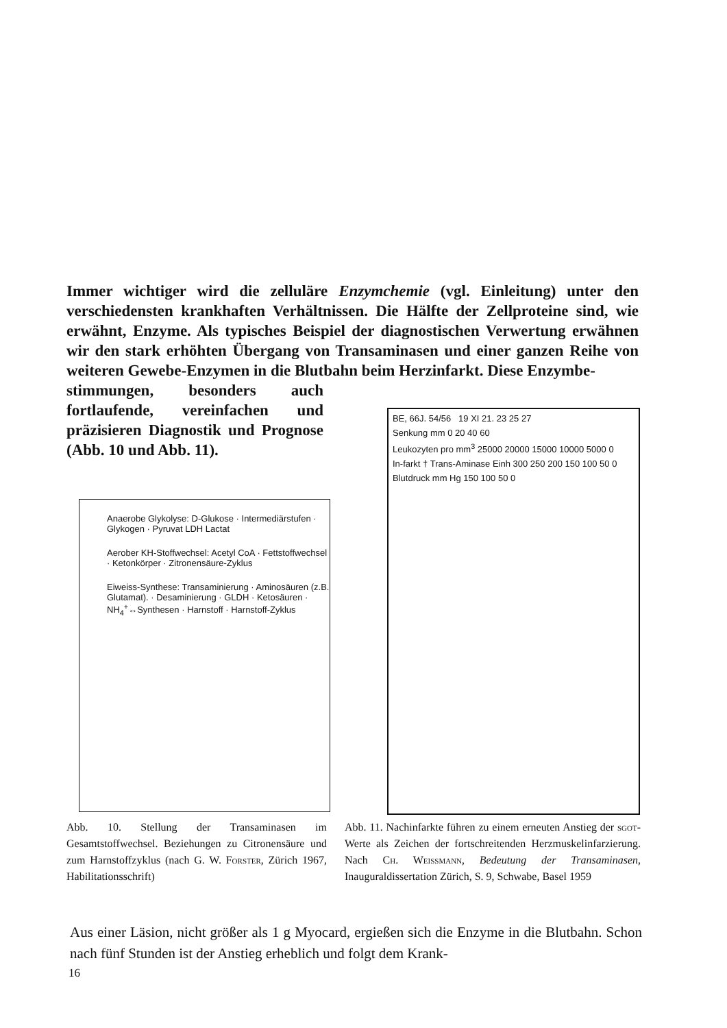Immer wichtiger wird die zelluläre Enzymchemie (vgl. Einleitung) unter den verschiedensten krankhaften Verhältnissen. Die Hälfte der Zellproteine sind, wie erwähnt, Enzyme. Als typisches Beispiel der diagnostischen Verwertung erwähnen wir den stark erhöhten Übergang von Transaminasen und einer ganzen Reihe von weiteren Gewebe-Enzymen in die Blutbahn beim Herzinfarkt. Diese Enzymbe-
stimmungen, besonders auch fortlaufende, vereinfachen und präzisieren Diagnostik und Prognose (Abb. 10 und Abb. 11).
Anaerobe Glykolyse: D-Glukose · Intermediärstufen · Glykogen · Pyruvat LDH Lactat
Aerober KH-Stoffwechsel: Acetyl CoA · Fettstoffwechsel · Ketonkörper · Zitronensäure-Zyklus
Eiweiss-Synthese: Transaminierung · Aminosäuren (z.B. Glutamat). · Desaminierung · GLDH · Ketosäuren · NH<sub>4</sub><sup>+</sup>↔Synthesen · Harnstoff · Harnstoff-Zyklus
BE, 66J. 54/56 19 XI 21. 23 25 27
Senkung mm 0 20 40 60
Leukozyten pro mm<sup>3</sup> 25000 20000 15000 10000 5000 0
In-farkt † Trans-Aminase Einh 300 250 200 150 100 50 0
Blutdruck mm Hg 150 100 50 0
Abb. 10. Stellung der Transaminasen im Gesamtstoffwechsel. Beziehungen zu Citronensäure und zum Harnstoffzyklus (nach G. W. Forster, Zürich 1967, Habilitationsschrift)
Abb. 11. Nachinfarkte führen zu einem erneuten Anstieg der sgot-Werte als Zeichen der fortschreitenden Herzmuskelinfarzierung. Nach Ch. Weissmann, Bedeutung der Transaminasen, Inauguraldissertation Zürich, S. 9, Schwabe, Basel 1959
Aus einer Läsion, nicht größer als 1 g Myocard, ergießen sich die Enzyme in die Blutbahn. Schon nach fünf Stunden ist der Anstieg erheblich und folgt dem Krank-
16